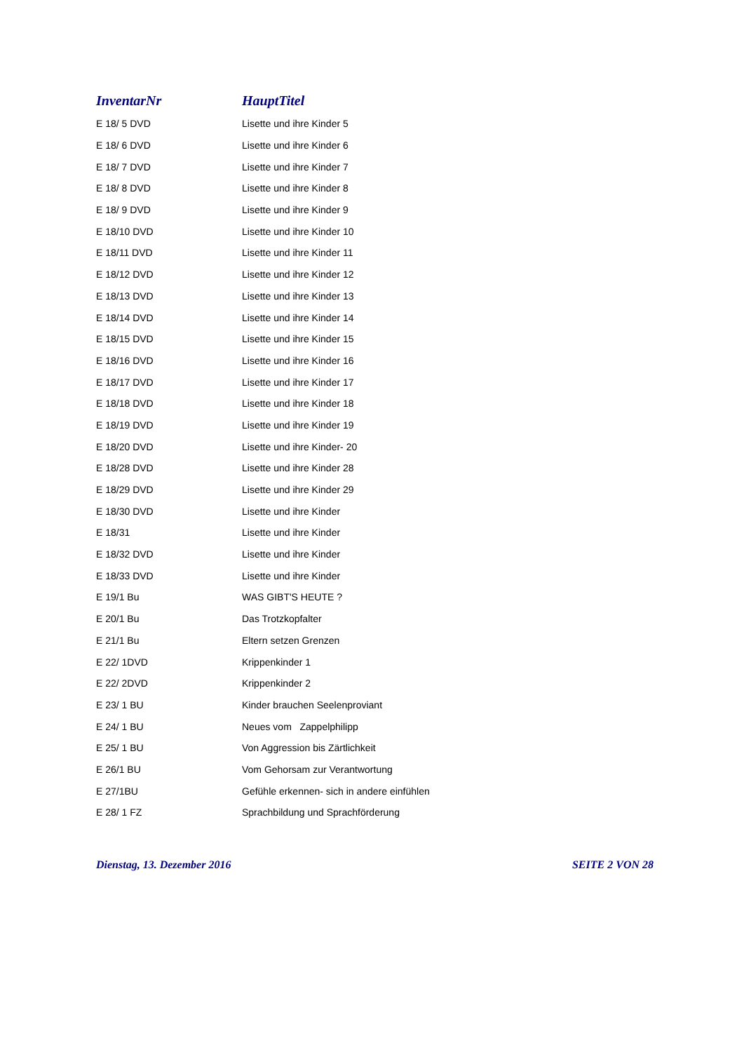| InventarNr | HauptTitel |
| --- | --- |
| E 18/ 5 DVD | Lisette und ihre Kinder 5 |
| E 18/ 6 DVD | Lisette und ihre Kinder 6 |
| E 18/ 7 DVD | Lisette und ihre Kinder 7 |
| E 18/ 8 DVD | Lisette und ihre Kinder 8 |
| E 18/ 9 DVD | Lisette und ihre Kinder 9 |
| E 18/10 DVD | Lisette und ihre Kinder 10 |
| E 18/11 DVD | Lisette und ihre Kinder 11 |
| E 18/12 DVD | Lisette und ihre Kinder 12 |
| E 18/13 DVD | Lisette und ihre Kinder 13 |
| E 18/14 DVD | Lisette und ihre Kinder 14 |
| E 18/15 DVD | Lisette und ihre Kinder 15 |
| E 18/16 DVD | Lisette und ihre Kinder 16 |
| E 18/17 DVD | Lisette und ihre Kinder 17 |
| E 18/18 DVD | Lisette und ihre Kinder 18 |
| E 18/19 DVD | Lisette und ihre Kinder 19 |
| E 18/20 DVD | Lisette und ihre Kinder- 20 |
| E 18/28 DVD | Lisette und ihre Kinder 28 |
| E 18/29 DVD | Lisette und ihre Kinder 29 |
| E 18/30 DVD | Lisette und ihre Kinder |
| E 18/31 | Lisette und ihre Kinder |
| E 18/32 DVD | Lisette und ihre Kinder |
| E 18/33 DVD | Lisette und ihre Kinder |
| E 19/1 Bu | WAS GIBT'S HEUTE ? |
| E 20/1 Bu | Das Trotzkopfalter |
| E 21/1 Bu | Eltern setzen Grenzen |
| E 22/ 1DVD | Krippenkinder 1 |
| E 22/ 2DVD | Krippenkinder 2 |
| E 23/ 1 BU | Kinder brauchen Seelenproviant |
| E 24/ 1 BU | Neues vom Zappelphilipp |
| E 25/ 1 BU | Von Aggression bis Zärtlichkeit |
| E 26/1 BU | Vom Gehorsam zur Verantwortung |
| E 27/1BU | Gefühle erkennen- sich in andere einfühlen |
| E 28/ 1 FZ | Sprachbildung und Sprachförderung |
Dienstag, 13. Dezember 2016 SEITE 2 VON 28